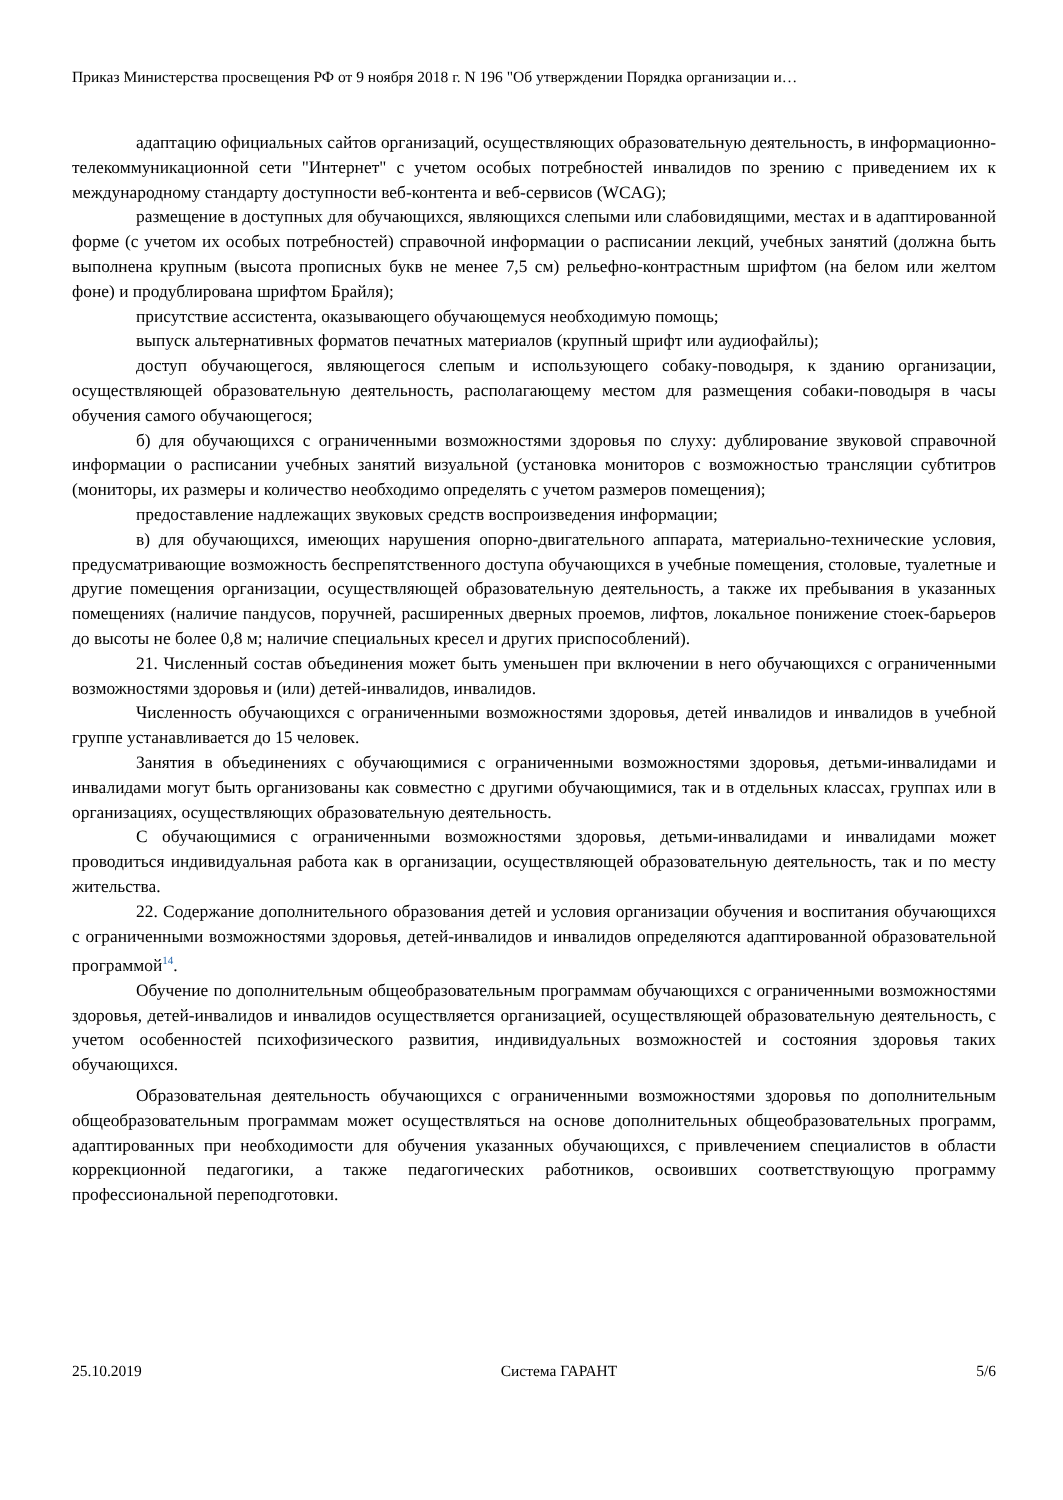Приказ Министерства просвещения РФ от 9 ноября 2018 г. N 196 "Об утверждении Порядка организации и…
адаптацию официальных сайтов организаций, осуществляющих образовательную деятельность, в информационно-телекоммуникационной сети "Интернет" с учетом особых потребностей инвалидов по зрению с приведением их к международному стандарту доступности веб-контента и веб-сервисов (WCAG);
размещение в доступных для обучающихся, являющихся слепыми или слабовидящими, местах и в адаптированной форме (с учетом их особых потребностей) справочной информации о расписании лекций, учебных занятий (должна быть выполнена крупным (высота прописных букв не менее 7,5 см) рельефно-контрастным шрифтом (на белом или желтом фоне) и продублирована шрифтом Брайля);
присутствие ассистента, оказывающего обучающемуся необходимую помощь;
выпуск альтернативных форматов печатных материалов (крупный шрифт или аудиофайлы);
доступ обучающегося, являющегося слепым и использующего собаку-поводыря, к зданию организации, осуществляющей образовательную деятельность, располагающему местом для размещения собаки-поводыря в часы обучения самого обучающегося;
б) для обучающихся с ограниченными возможностями здоровья по слуху: дублирование звуковой справочной информации о расписании учебных занятий визуальной (установка мониторов с возможностью трансляции субтитров (мониторы, их размеры и количество необходимо определять с учетом размеров помещения);
предоставление надлежащих звуковых средств воспроизведения информации;
в) для обучающихся, имеющих нарушения опорно-двигательного аппарата, материально-технические условия, предусматривающие возможность беспрепятственного доступа обучающихся в учебные помещения, столовые, туалетные и другие помещения организации, осуществляющей образовательную деятельность, а также их пребывания в указанных помещениях (наличие пандусов, поручней, расширенных дверных проемов, лифтов, локальное понижение стоек-барьеров до высоты не более 0,8 м; наличие специальных кресел и других приспособлений).
21. Численный состав объединения может быть уменьшен при включении в него обучающихся с ограниченными возможностями здоровья и (или) детей-инвалидов, инвалидов.
Численность обучающихся с ограниченными возможностями здоровья, детей инвалидов и инвалидов в учебной группе устанавливается до 15 человек.
Занятия в объединениях с обучающимися с ограниченными возможностями здоровья, детьми-инвалидами и инвалидами могут быть организованы как совместно с другими обучающимися, так и в отдельных классах, группах или в организациях, осуществляющих образовательную деятельность.
С обучающимися с ограниченными возможностями здоровья, детьми-инвалидами и инвалидами может проводиться индивидуальная работа как в организации, осуществляющей образовательную деятельность, так и по месту жительства.
22. Содержание дополнительного образования детей и условия организации обучения и воспитания обучающихся с ограниченными возможностями здоровья, детей-инвалидов и инвалидов определяются адаптированной образовательной программой<sup>14</sup>.
Обучение по дополнительным общеобразовательным программам обучающихся с ограниченными возможностями здоровья, детей-инвалидов и инвалидов осуществляется организацией, осуществляющей образовательную деятельность, с учетом особенностей психофизического развития, индивидуальных возможностей и состояния здоровья таких обучающихся.
Образовательная деятельность обучающихся с ограниченными возможностями здоровья по дополнительным общеобразовательным программам может осуществляться на основе дополнительных общеобразовательных программ, адаптированных при необходимости для обучения указанных обучающихся, с привлечением специалистов в области коррекционной педагогики, а также педагогических работников, освоивших соответствующую программу профессиональной переподготовки.
25.10.2019 Система ГАРАНТ 5/6